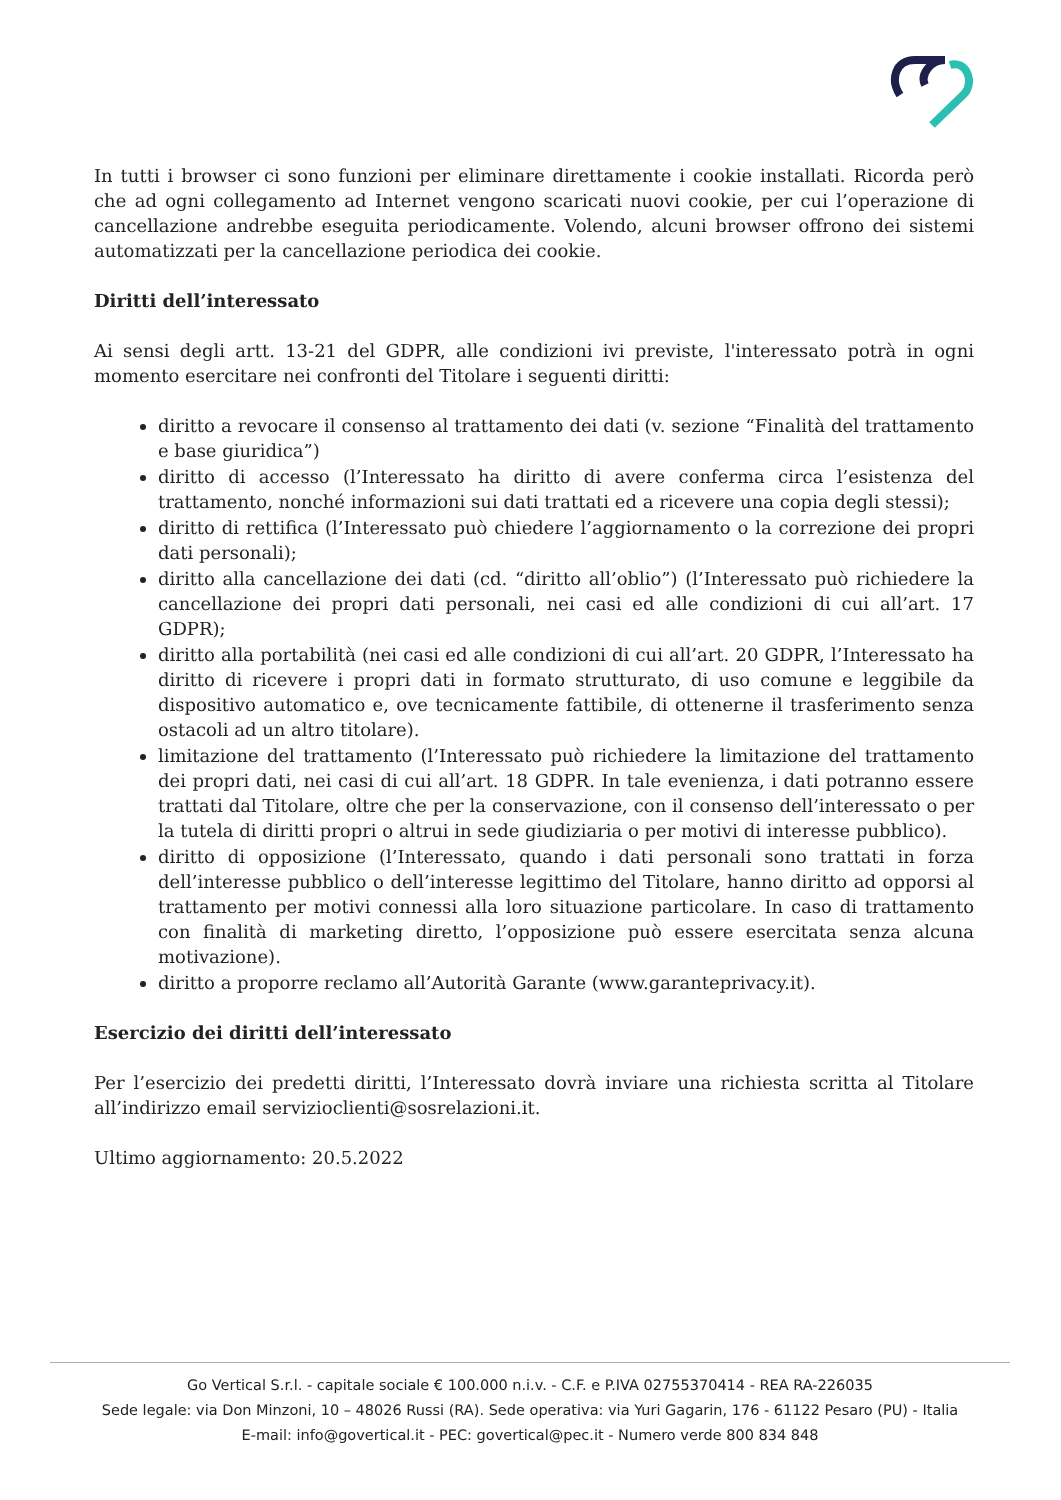In tutti i browser ci sono funzioni per eliminare direttamente i cookie installati. Ricorda però che ad ogni collegamento ad Internet vengono scaricati nuovi cookie, per cui l’operazione di cancellazione andrebbe eseguita periodicamente. Volendo, alcuni browser offrono dei sistemi automatizzati per la cancellazione periodica dei cookie.
Diritti dell’interessato
Ai sensi degli artt. 13-21 del GDPR, alle condizioni ivi previste, l'interessato potrà in ogni momento esercitare nei confronti del Titolare i seguenti diritti:
diritto a revocare il consenso al trattamento dei dati (v. sezione “Finalità del trattamento e base giuridica”)
diritto di accesso (l’Interessato ha diritto di avere conferma circa l’esistenza del trattamento, nonché informazioni sui dati trattati ed a ricevere una copia degli stessi);
diritto di rettifica (l’Interessato può chiedere l’aggiornamento o la correzione dei propri dati personali);
diritto alla cancellazione dei dati (cd. “diritto all’oblio”) (l’Interessato può richiedere la cancellazione dei propri dati personali, nei casi ed alle condizioni di cui all’art. 17 GDPR);
diritto alla portabilità (nei casi ed alle condizioni di cui all’art. 20 GDPR, l’Interessato ha diritto di ricevere i propri dati in formato strutturato, di uso comune e leggibile da dispositivo automatico e, ove tecnicamente fattibile, di ottenerne il trasferimento senza ostacoli ad un altro titolare).
limitazione del trattamento (l’Interessato può richiedere la limitazione del trattamento dei propri dati, nei casi di cui all’art. 18 GDPR. In tale evenienza, i dati potranno essere trattati dal Titolare, oltre che per la conservazione, con il consenso dell’interessato o per la tutela di diritti propri o altrui in sede giudiziaria o per motivi di interesse pubblico).
diritto di opposizione (l’Interessato, quando i dati personali sono trattati in forza dell’interesse pubblico o dell’interesse legittimo del Titolare, hanno diritto ad opporsi al trattamento per motivi connessi alla loro situazione particolare. In caso di trattamento con finalità di marketing diretto, l’opposizione può essere esercitata senza alcuna motivazione).
diritto a proporre reclamo all’Autorità Garante (www.garanteprivacy.it).
Esercizio dei diritti dell’interessato
Per l’esercizio dei predetti diritti, l’Interessato dovrà inviare una richiesta scritta al Titolare all’indirizzo email servizioclienti@sosrelazioni.it.
Ultimo aggiornamento: 20.5.2022
Go Vertical S.r.l. - capitale sociale € 100.000 n.i.v. - C.F. e P.IVA 02755370414 - REA RA-226035
Sede legale: via Don Minzoni, 10 – 48026 Russi (RA). Sede operativa: via Yuri Gagarin, 176 - 61122 Pesaro (PU) - Italia
E-mail: info@govertical.it - PEC: govertical@pec.it - Numero verde 800 834 848